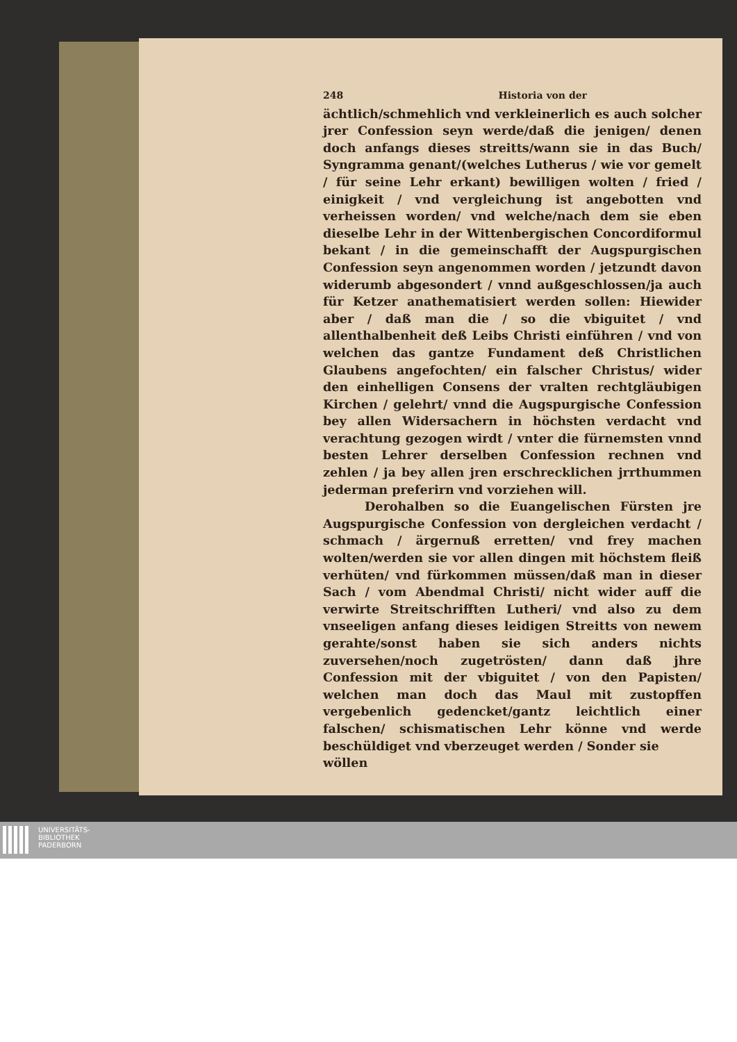248 Historia von der
ächtlich/schmehlich vnd verkleinerlich es auch solcher jrer Confession seyn werde/daß die jenigen/ denen doch anfangs dieses streitts/wann sie in das Buch/ Syngramma genant/(welches Lutherus / wie vor gemelt / für seine Lehr erkant) bewilligen wolten / fried / einigkeit / vnd vergleichung ist angebotten vnd verheissen worden/ vnd welche/nach dem sie eben dieselbe Lehr in der Wittenbergischen Concordiformul bekant / in die gemeinschafft der Augspurgischen Confession seyn angenommen worden / jetzundt davon widerumb abgesondert / vnnd außgeschlossen/ja auch für Ketzer anathematisiert werden sollen: Hiewider aber / daß man die / so die vbiguitet / vnd allenthalbenheit deß Leibs Christi einführen / vnd von welchen das gantze Fundament deß Christlichen Glaubens angefochten/ ein falscher Christus/ wider den einhelligen Consens der vralten rechtgläubigen Kirchen / gelehrt/ vnnd die Augspurgische Confession bey allen Widersachern in höchsten verdacht vnd verachtung gezogen wirdt / vnter die fürnemsten vnnd besten Lehrer derselben Confession rechnen vnd zehlen / ja bey allen jren erschrecklichen jrrthummen jederman preferirn vnd vorziehen will.
Derohalben so die Euangelischen Fürsten jre Augspurgische Confession von dergleichen verdacht / schmach / ärgernuß erretten/ vnd frey machen wolten/werden sie vor allen dingen mit höchstem fleiß verhüten/ vnd fürkommen müssen/daß man in dieser Sach / vom Abendmal Christi/ nicht wider auff die verwirte Streitschrifften Lutheri/ vnd also zu dem vnseeligen anfang dieses leidigen Streitts von newem gerahte/sonst haben sie sich anders nichts zuversehen/noch zugetrösten/ dann daß jhre Confession mit der vbiguitet / von den Papisten/ welchen man doch das Maul mit zustopffen vergebenlich gedencket/gantz leichtlich einer falschen/ schismatischen Lehr könne vnd werde beschüldiget vnd vberzeuget werden / Sonder sie
wöllen
UNIVERSITÄTS-
BIBLIOTHEK
PADERBORN